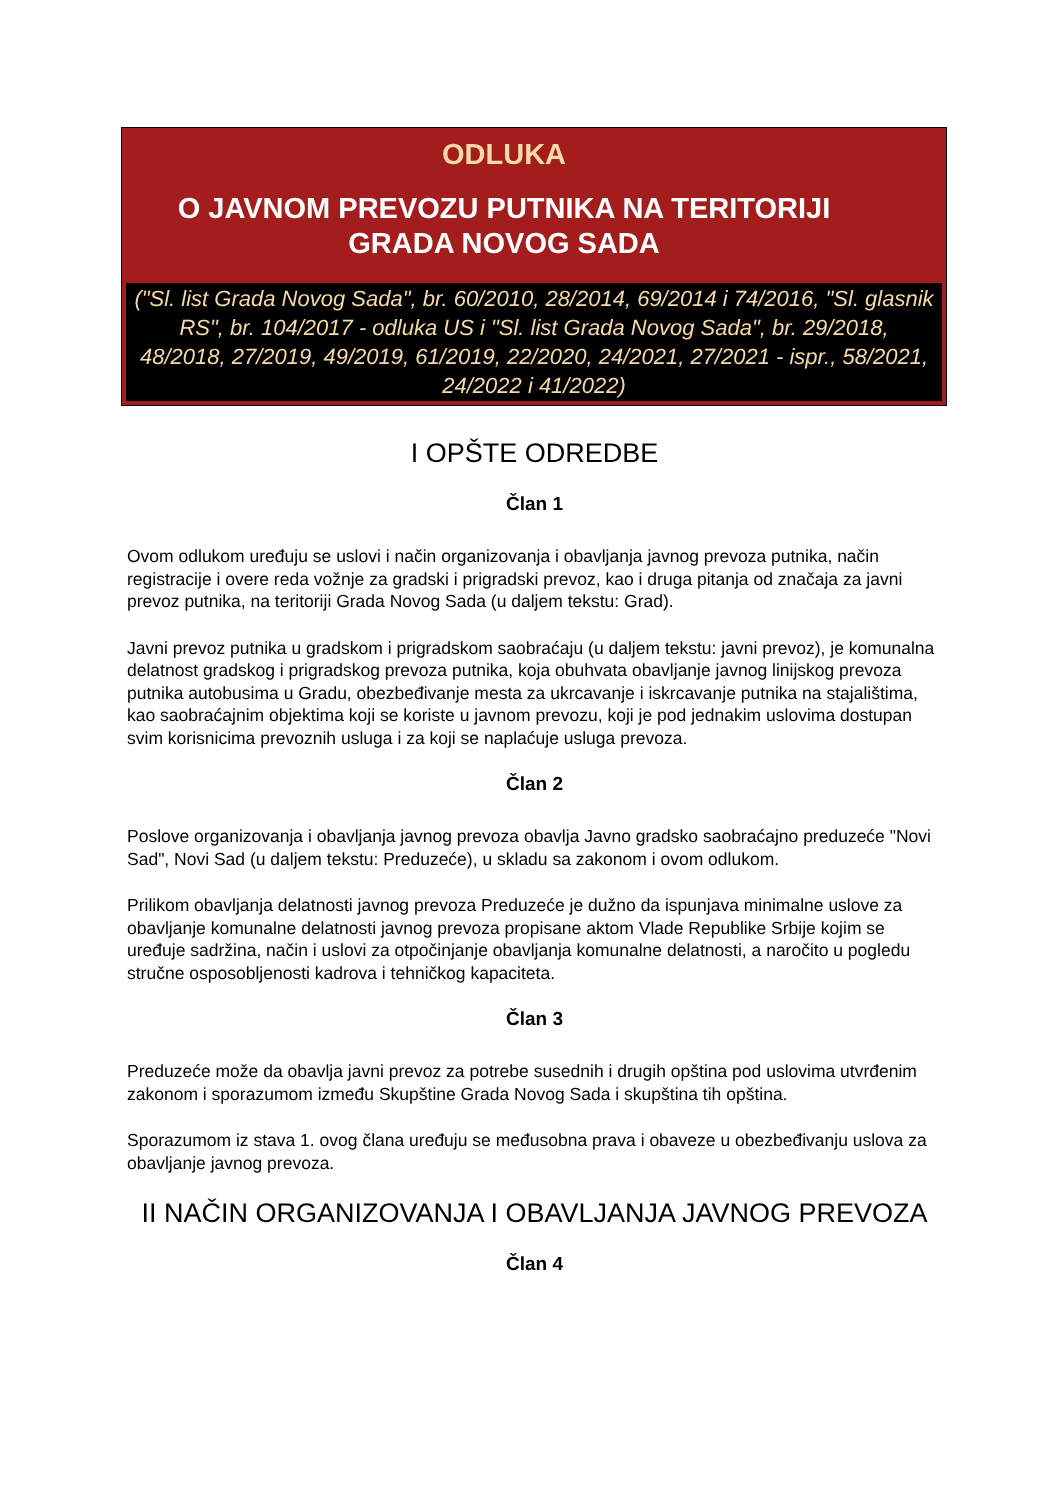ODLUKA
O JAVNOM PREVOZU PUTNIKA NA TERITORIJI
GRADA NOVOG SADA
("Sl. list Grada Novog Sada", br. 60/2010, 28/2014, 69/2014 i 74/2016, "Sl. glasnik RS", br. 104/2017 - odluka US i "Sl. list Grada Novog Sada", br. 29/2018, 48/2018, 27/2019, 49/2019, 61/2019, 22/2020, 24/2021, 27/2021 - ispr., 58/2021, 24/2022 i 41/2022)
I OPŠTE ODREDBE
Član 1
Ovom odlukom uređuju se uslovi i način organizovanja i obavljanja javnog prevoza putnika, način registracije i overe reda vožnje za gradski i prigradski prevoz, kao i druga pitanja od značaja za javni prevoz putnika, na teritoriji Grada Novog Sada (u daljem tekstu: Grad).
Javni prevoz putnika u gradskom i prigradskom saobraćaju (u daljem tekstu: javni prevoz), je komunalna delatnost gradskog i prigradskog prevoza putnika, koja obuhvata obavljanje javnog linijskog prevoza putnika autobusima u Gradu, obezbeđivanje mesta za ukrcavanje i iskrcavanje putnika na stajalištima, kao saobraćajnim objektima koji se koriste u javnom prevozu, koji je pod jednakim uslovima dostupan svim korisnicima prevoznih usluga i za koji se naplaćuje usluga prevoza.
Član 2
Poslove organizovanja i obavljanja javnog prevoza obavlja Javno gradsko saobraćajno preduzeće "Novi Sad", Novi Sad (u daljem tekstu: Preduzeće), u skladu sa zakonom i ovom odlukom.
Prilikom obavljanja delatnosti javnog prevoza Preduzeće je dužno da ispunjava minimalne uslove za obavljanje komunalne delatnosti javnog prevoza propisane aktom Vlade Republike Srbije kojim se uređuje sadržina, način i uslovi za otpočinjanje obavljanja komunalne delatnosti, a naročito u pogledu stručne osposobljenosti kadrova i tehničkog kapaciteta.
Član 3
Preduzeće može da obavlja javni prevoz za potrebe susednih i drugih opština pod uslovima utvrđenim zakonom i sporazumom između Skupštine Grada Novog Sada i skupština tih opština.
Sporazumom iz stava 1. ovog člana uređuju se međusobna prava i obaveze u obezbeđivanju uslova za obavljanje javnog prevoza.
II NAČIN ORGANIZOVANJA I OBAVLJANJA JAVNOG PREVOZA
Član 4